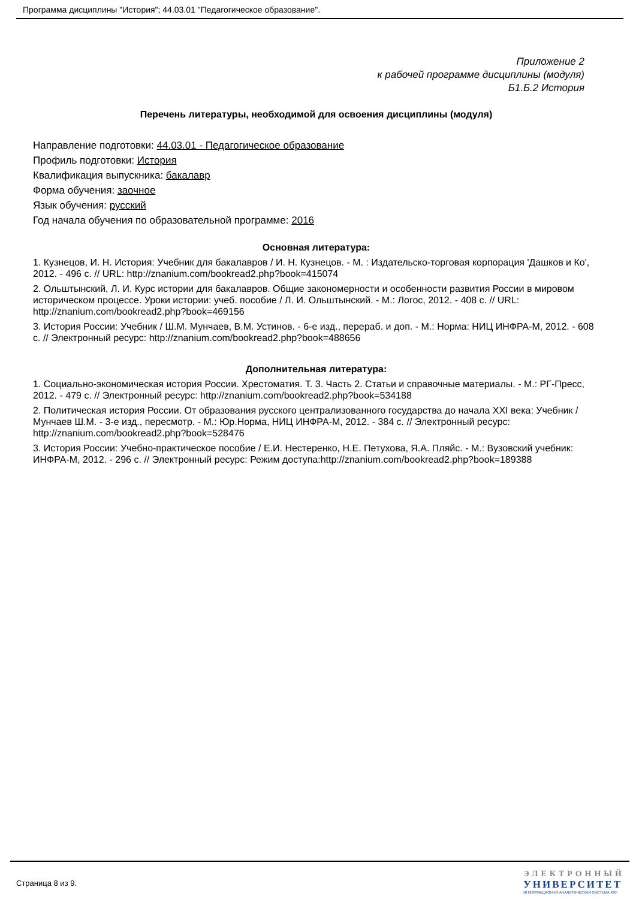Программа дисциплины "История"; 44.03.01 "Педагогическое образование".
Приложение 2
к рабочей программе дисциплины (модуля)
Б1.Б.2 История
Перечень литературы, необходимой для освоения дисциплины (модуля)
Направление подготовки: 44.03.01 - Педагогическое образование
Профиль подготовки: История
Квалификация выпускника: бакалавр
Форма обучения: заочное
Язык обучения: русский
Год начала обучения по образовательной программе: 2016
Основная литература:
1. Кузнецов, И. Н. История: Учебник для бакалавров / И. Н. Кузнецов. - М. : Издательско-торговая корпорация 'Дашков и Ко', 2012. - 496 с. // URL: http://znanium.com/bookread2.php?book=415074
2. Ольштынский, Л. И. Курс истории для бакалавров. Общие закономерности и особенности развития России в мировом историческом процессе. Уроки истории: учеб. пособие / Л. И. Ольштынский. - М.: Логос, 2012. - 408 с. // URL: http://znanium.com/bookread2.php?book=469156
3. История России: Учебник / Ш.М. Мунчаев, В.М. Устинов. - 6-е изд., перераб. и доп. - М.: Норма: НИЦ ИНФРА-М, 2012. - 608 с. // Электронный ресурс: http://znanium.com/bookread2.php?book=488656
Дополнительная литература:
1. Социально-экономическая история России. Хрестоматия. Т. 3. Часть 2. Статьи и справочные материалы. - М.: РГ-Пресс, 2012. - 479 с. // Электронный ресурс: http://znanium.com/bookread2.php?book=534188
2. Политическая история России. От образования русского централизованного государства до начала XXI века: Учебник / Мунчаев Ш.М. - 3-е изд., пересмотр. - М.: Юр.Норма, НИЦ ИНФРА-М, 2012. - 384 с. // Электронный ресурс: http://znanium.com/bookread2.php?book=528476
3. История России: Учебно-практическое пособие / Е.И. Нестеренко, Н.Е. Петухова, Я.А. Пляйс. - М.: Вузовский учебник: ИНФРА-М, 2012. - 296 с. // Электронный ресурс: Режим доступа:http://znanium.com/bookread2.php?book=189388
Страница 8 из 9.
ЭЛЕКТРОННЫЙ
УНИВЕРСИТЕТ
ИНФОРМАЦИОННО-АНАЛИТИЧЕСКАЯ СИСТЕМА КФУ